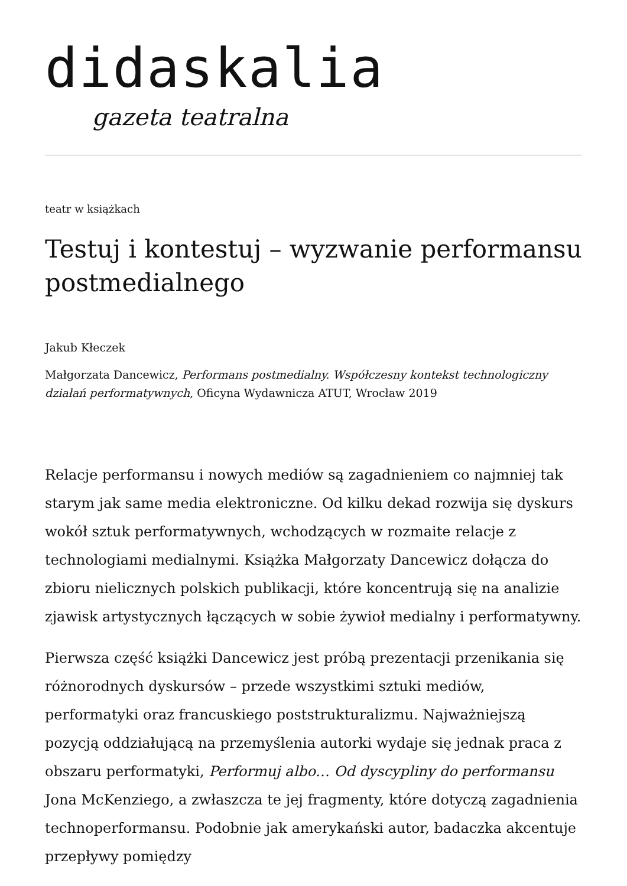didaskalia
gazeta teatralna
teatr w książkach
Testuj i kontestuj – wyzwanie performansu postmedialnego
Jakub Kłeczek
Małgorzata Dancewicz, Performans postmedialny. Współczesny kontekst technologiczny działań performatywnych, Oficyna Wydawnicza ATUT, Wrocław 2019
Relacje performansu i nowych mediów są zagadnieniem co najmniej tak starym jak same media elektroniczne. Od kilku dekad rozwija się dyskurs wokół sztuk performatywnych, wchodzących w rozmaite relacje z technologiami medialnymi. Książka Małgorzaty Dancewicz dołącza do zbioru nielicznych polskich publikacji, które koncentrują się na analizie zjawisk artystycznych łączących w sobie żywioł medialny i performatywny.
Pierwsza część książki Dancewicz jest próbą prezentacji przenikania się różnorodnych dyskursów – przede wszystkimi sztuki mediów, performatyki oraz francuskiego poststrukturalizmu. Najważniejszą pozycją oddziałującą na przemyślenia autorki wydaje się jednak praca z obszaru performatyki, Performuj albo… Od dyscypliny do performansu Jona McKenziego, a zwłaszcza te jej fragmenty, które dotyczą zagadnienia technoperformansu. Podobnie jak amerykański autor, badaczka akcentuje przepływy pomiędzy